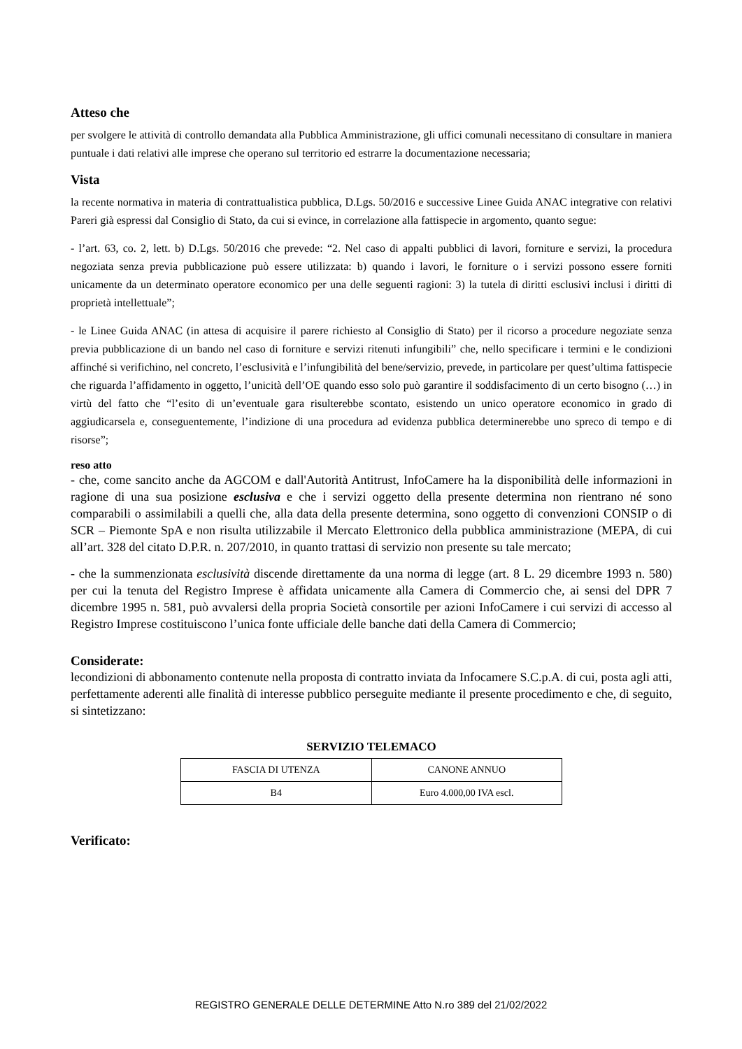Atteso che
per svolgere le attività di controllo demandata alla Pubblica Amministrazione, gli uffici comunali necessitano di consultare in maniera puntuale i dati relativi alle imprese che operano sul territorio ed estrarre la documentazione necessaria;
Vista
la recente normativa in materia di contrattualistica pubblica, D.Lgs. 50/2016 e successive Linee Guida ANAC integrative con relativi Pareri già espressi dal Consiglio di Stato, da cui si evince, in correlazione alla fattispecie in argomento, quanto segue:
- l’art. 63, co. 2, lett. b) D.Lgs. 50/2016 che prevede: “2. Nel caso di appalti pubblici di lavori, forniture e servizi, la procedura negoziata senza previa pubblicazione può essere utilizzata: b) quando i lavori, le forniture o i servizi possono essere forniti unicamente da un determinato operatore economico per una delle seguenti ragioni: 3) la tutela di diritti esclusivi inclusi i diritti di proprietà intellettuale”;
- le Linee Guida ANAC (in attesa di acquisire il parere richiesto al Consiglio di Stato) per il ricorso a procedure negoziate senza previa pubblicazione di un bando nel caso di forniture e servizi ritenuti infungibili” che, nello specificare i termini e le condizioni affinché si verifichino, nel concreto, l’esclusività e l’infungibilità del bene/servizio, prevede, in particolare per quest’ultima fattispecie che riguarda l’affidamento in oggetto, l’unicità dell’OE quando esso solo può garantire il soddisfacimento di un certo bisogno (…) in virtù del fatto che “l’esito di un’eventuale gara risulterebbe scontato, esistendo un unico operatore economico in grado di aggiudicarsela e, conseguentemente, l’indizione di una procedura ad evidenza pubblica determinerebbe uno spreco di tempo e di risorse”;
reso atto
- che, come sancito anche da AGCOM e dall'Autorità Antitrust, InfoCamere ha la disponibilità delle informazioni in ragione di una sua posizione esclusiva e che i servizi oggetto della presente determina non rientrano né sono comparabili o assimilabili a quelli che, alla data della presente determina, sono oggetto di convenzioni CONSIP o di SCR – Piemonte SpA e non risulta utilizzabile il Mercato Elettronico della pubblica amministrazione (MEPA, di cui all’art. 328 del citato D.P.R. n. 207/2010, in quanto trattasi di servizio non presente su tale mercato;
- che la summenzionata esclusività discende direttamente da una norma di legge (art. 8 L. 29 dicembre 1993 n. 580) per cui la tenuta del Registro Imprese è affidata unicamente alla Camera di Commercio che, ai sensi del DPR 7 dicembre 1995 n. 581, può avvalersi della propria Società consortile per azioni InfoCamere i cui servizi di accesso al Registro Imprese costituiscono l’unica fonte ufficiale delle banche dati della Camera di Commercio;
Considerate:
lecondizioni di abbonamento contenute nella proposta di contratto inviata da Infocamere S.C.p.A. di cui, posta agli atti, perfettamente aderenti alle finalità di interesse pubblico perseguite mediante il presente procedimento e che, di seguito, si sintetizzano:
SERVIZIO TELEMACO
| FASCIA DI UTENZA | CANONE ANNUO |
| B4 | Euro 4.000,00 IVA escl. |
Verificato:
REGISTRO GENERALE DELLE DETERMINE Atto N.ro 389 del 21/02/2022